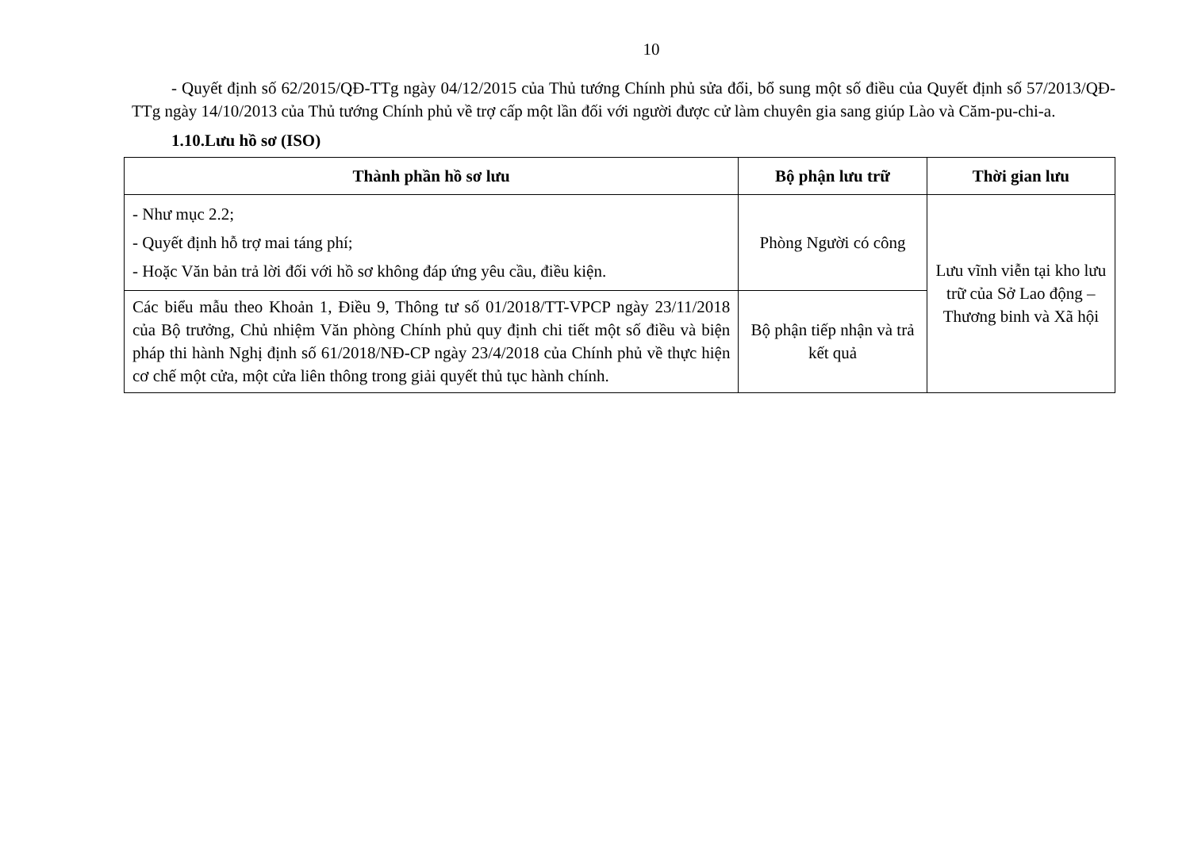10
- Quyết định số 62/2015/QĐ-TTg ngày 04/12/2015 của Thủ tướng Chính phủ sửa đổi, bổ sung một số điều của Quyết định số 57/2013/QĐ-TTg ngày 14/10/2013 của Thủ tướng Chính phủ về trợ cấp một lần đối với người được cử làm chuyên gia sang giúp Lào và Căm-pu-chi-a.
1.10.Lưu hồ sơ (ISO)
| Thành phần hồ sơ lưu | Bộ phận lưu trữ | Thời gian lưu |
| --- | --- | --- |
| - Như mục 2.2; - Quyết định hỗ trợ mai táng phí; - Hoặc Văn bản trả lời đối với hồ sơ không đáp ứng yêu cầu, điều kiện. | Phòng Người có công | Lưu vĩnh viễn tại kho lưu trữ của Sở Lao động – Thương binh và Xã hội |
| Các biểu mẫu theo Khoản 1, Điều 9, Thông tư số 01/2018/TT-VPCP ngày 23/11/2018 của Bộ trưởng, Chủ nhiệm Văn phòng Chính phủ quy định chi tiết một số điều và biện pháp thi hành Nghị định số 61/2018/NĐ-CP ngày 23/4/2018 của Chính phủ về thực hiện cơ chế một cửa, một cửa liên thông trong giải quyết thủ tục hành chính. | Bộ phận tiếp nhận và trả kết quả | |